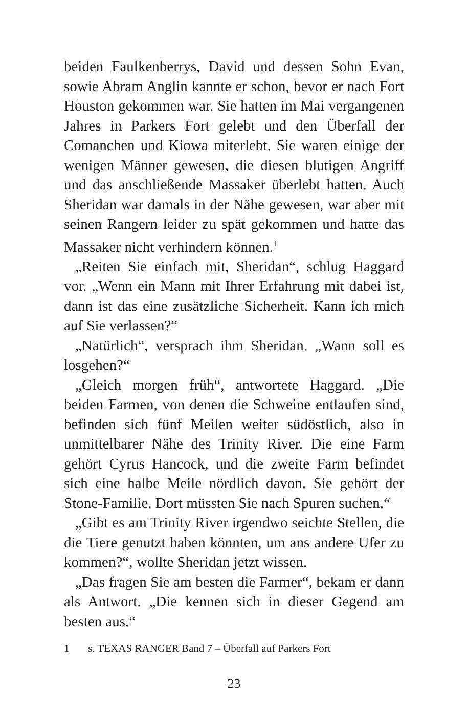beiden Faulkenberrys, David und dessen Sohn Evan, sowie Abram Anglin kannte er schon, bevor er nach Fort Houston gekommen war. Sie hatten im Mai vergangenen Jahres in Parkers Fort gelebt und den Überfall der Comanchen und Kiowa miterlebt. Sie waren einige der wenigen Männer gewesen, die diesen blutigen Angriff und das anschließende Massaker überlebt hatten. Auch Sheridan war damals in der Nähe gewesen, war aber mit seinen Rangern leider zu spät gekommen und hatte das Massaker nicht verhindern können.<sup>1</sup>
„Reiten Sie einfach mit, Sheridan“, schlug Haggard vor. „Wenn ein Mann mit Ihrer Erfahrung mit dabei ist, dann ist das eine zusätzliche Sicherheit. Kann ich mich auf Sie verlassen?“
„Natürlich“, versprach ihm Sheridan. „Wann soll es losgehen?“
„Gleich morgen früh“, antwortete Haggard. „Die beiden Farmen, von denen die Schweine entlaufen sind, befinden sich fünf Meilen weiter südöstlich, also in unmittelbarer Nähe des Trinity River. Die eine Farm gehört Cyrus Hancock, und die zweite Farm befindet sich eine halbe Meile nördlich davon. Sie gehört der Stone-Familie. Dort müssten Sie nach Spuren suchen.“
„Gibt es am Trinity River irgendwo seichte Stellen, die die Tiere genutzt haben könnten, um ans andere Ufer zu kommen?“, wollte Sheridan jetzt wissen.
„Das fragen Sie am besten die Farmer“, bekam er dann als Antwort. „Die kennen sich in dieser Gegend am besten aus.“
1 s. TEXAS RANGER Band 7 – Überfall auf Parkers Fort
23